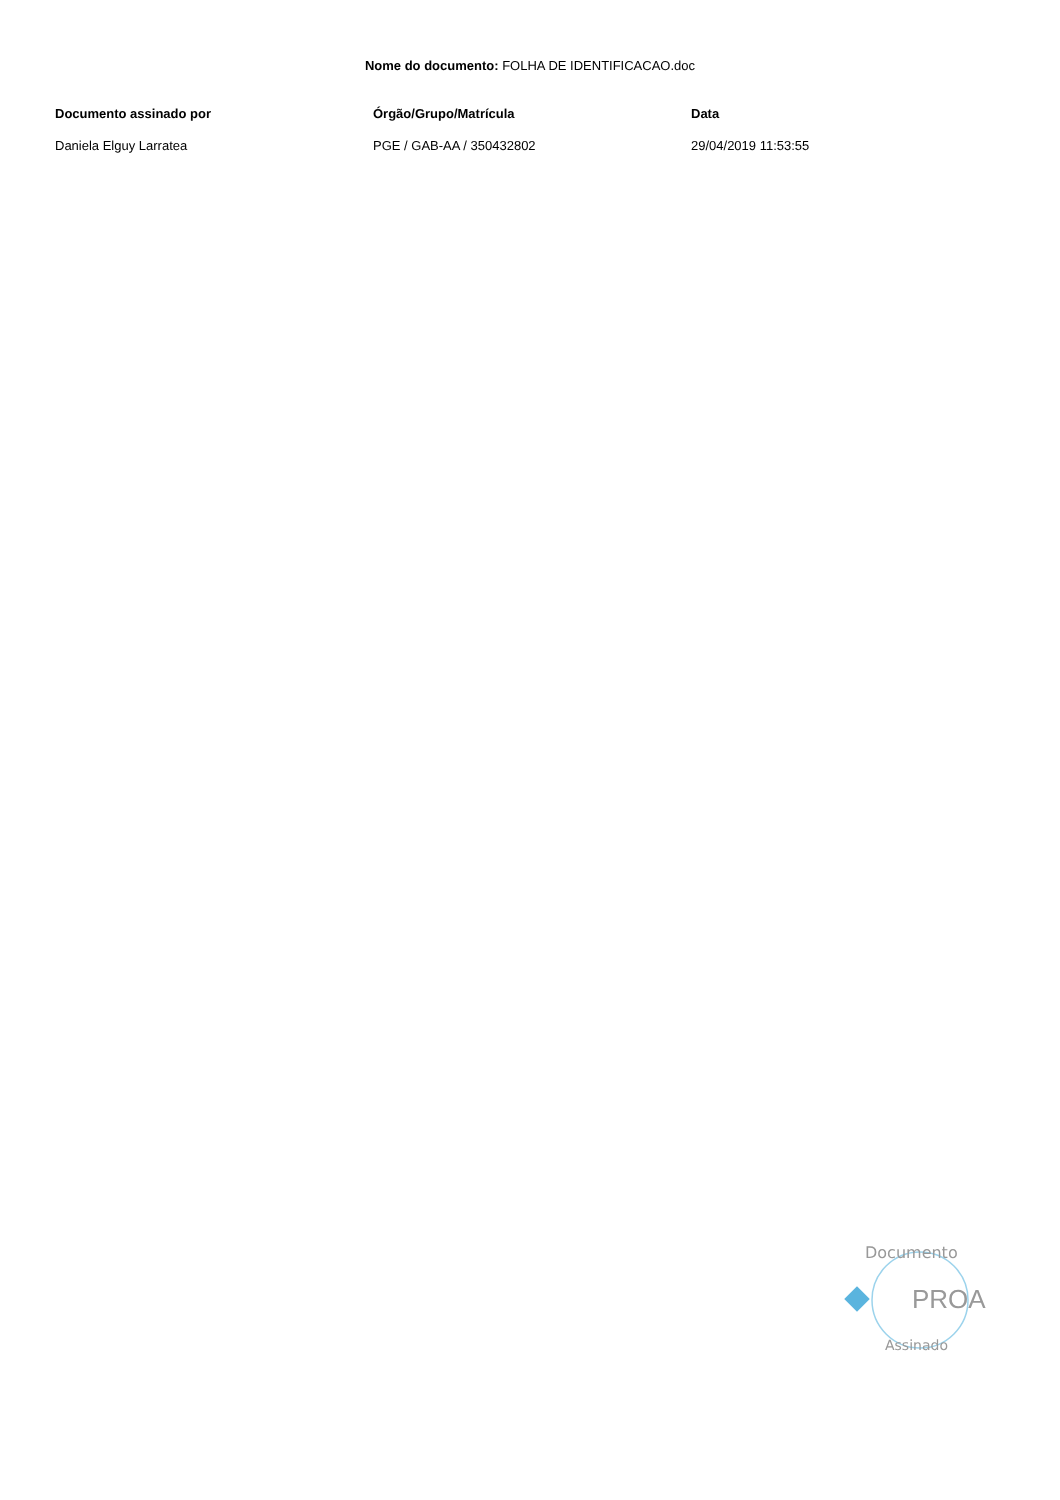Nome do documento: FOLHA DE IDENTIFICACAO.doc
| Documento assinado por | Órgão/Grupo/Matrícula | Data |
| --- | --- | --- |
| Daniela Elguy Larratea | PGE / GAB-AA / 350432802 | 29/04/2019 11:53:55 |
Documento
PROA
Assinado